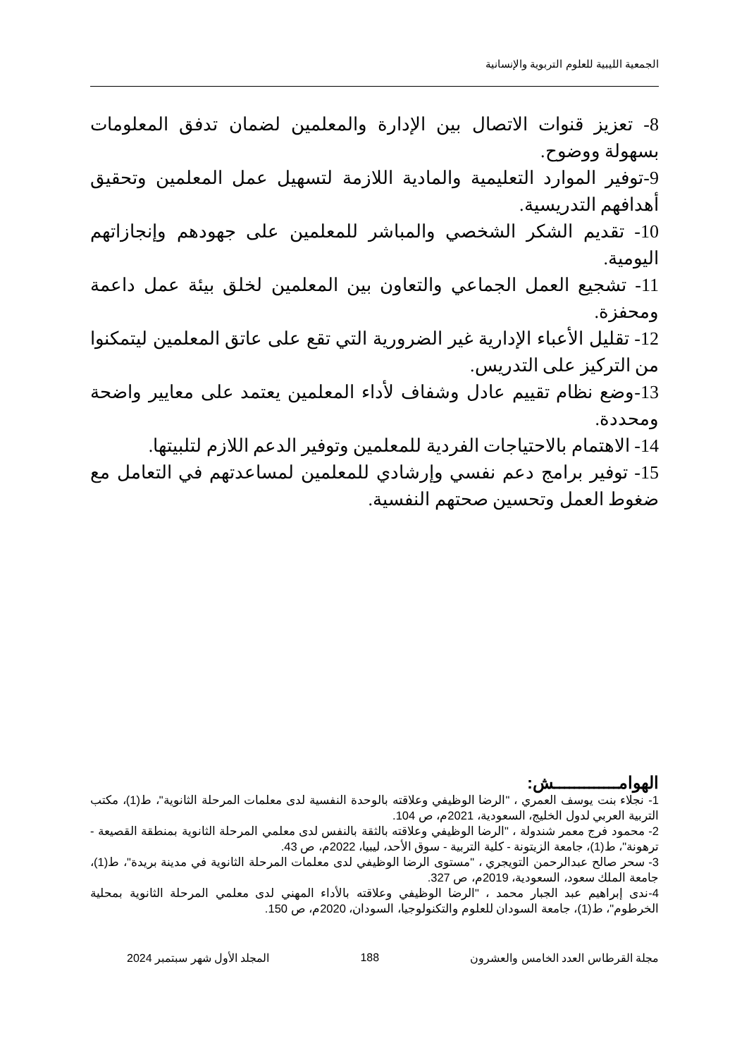الجمعية الليبية للعلوم التربوية والإنسانية
8- تعزيز قنوات الاتصال بين الإدارة والمعلمين لضمان تدفق المعلومات بسهولة ووضوح.
9-توفير الموارد التعليمية والمادية اللازمة لتسهيل عمل المعلمين وتحقيق أهدافهم التدريسية.
10- تقديم الشكر الشخصي والمباشر للمعلمين على جهودهم وإنجازاتهم اليومية.
11- تشجيع العمل الجماعي والتعاون بين المعلمين لخلق بيئة عمل داعمة ومحفزة.
12- تقليل الأعباء الإدارية غير الضرورية التي تقع على عاتق المعلمين ليتمكنوا من التركيز على التدريس.
13-وضع نظام تقييم عادل وشفاف لأداء المعلمين يعتمد على معايير واضحة ومحددة.
14- الاهتمام بالاحتياجات الفردية للمعلمين وتوفير الدعم اللازم لتلبيتها.
15- توفير برامج دعم نفسي وإرشادي للمعلمين لمساعدتهم في التعامل مع ضغوط العمل وتحسين صحتهم النفسية.
الهوامـــــــــــــش:
1- نجلاء بنت يوسف العمري ، "الرضا الوظيفي وعلاقته بالوحدة النفسية لدى معلمات المرحلة الثانوية"، ط(1)، مكتب التربية العربي لدول الخليج، السعودية، 2021م، ص 104.
2- محمود فرج معمر شندولة ، "الرضا الوظيفي وعلاقته بالثقة بالنفس لدى معلمي المرحلة الثانوية بمنطقة القصيعة - ترهونة"، ط(1)، جامعة الزيتونة - كلية التربية - سوق الأحد، ليبيا، 2022م، ص 43.
3- سحر صالح عبدالرحمن التويجري ، "مستوى الرضا الوظيفي لدى معلمات المرحلة الثانوية في مدينة بريدة"، ط(1)، جامعة الملك سعود، السعودية، 2019م، ص 327.
4-ندى إبراهيم عبد الجبار محمد ، "الرضا الوظيفي وعلاقته بالأداء المهني لدى معلمي المرحلة الثانوية بمحلية الخرطوم"، ط(1)، جامعة السودان للعلوم والتكنولوجيا، السودان، 2020م، ص 150.
مجلة القرطاس العدد الخامس والعشرون 188 المجلد الأول شهر سبتمبر 2024